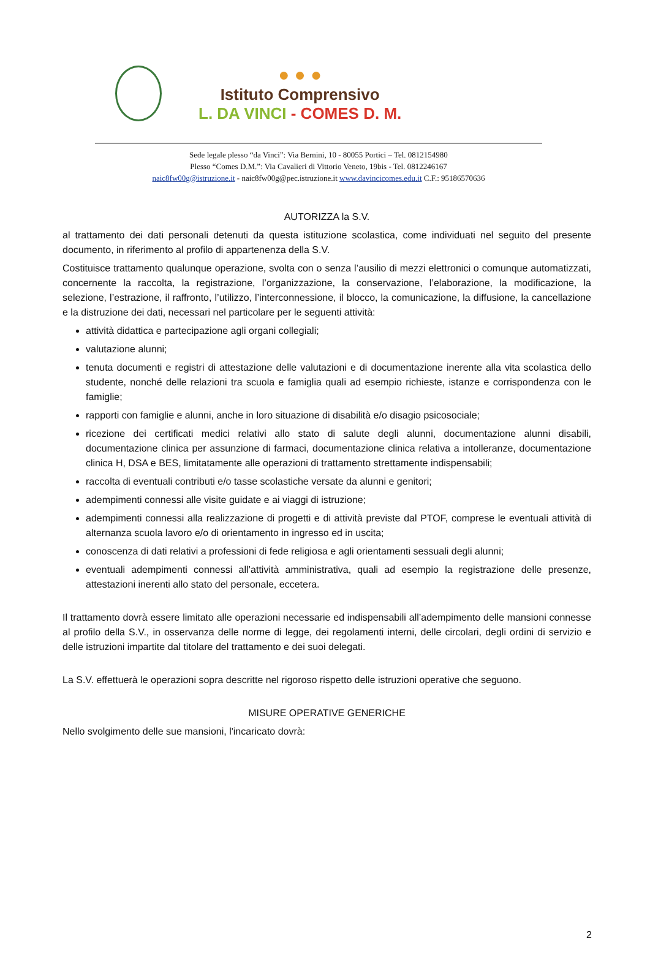● ● ●
Istituto Comprensivo
L. DA VINCI - COMES D. M.
Sede legale plesso “da Vinci”: Via Bernini, 10 - 80055 Portici – Tel. 0812154980
Plesso “Comes D.M.”: Via Cavalieri di Vittorio Veneto, 19bis - Tel. 0812246167
naic8fw00g@istruzione.it - naic8fw00g@pec.istruzione.it www.davincicomes.edu.it C.F.: 95186570636
AUTORIZZA la S.V.
al trattamento dei dati personali detenuti da questa istituzione scolastica, come individuati nel seguito del presente documento, in riferimento al profilo di appartenenza della S.V.
Costituisce trattamento qualunque operazione, svolta con o senza l’ausilio di mezzi elettronici o comunque automatizzati, concernente la raccolta, la registrazione, l’organizzazione, la conservazione, l’elaborazione, la modificazione, la selezione, l’estrazione, il raffronto, l’utilizzo, l’interconnessione, il blocco, la comunicazione, la diffusione, la cancellazione e la distruzione dei dati, necessari nel particolare per le seguenti attività:
attività didattica e partecipazione agli organi collegiali;
valutazione alunni;
tenuta documenti e registri di attestazione delle valutazioni e di documentazione inerente alla vita scolastica dello studente, nonché delle relazioni tra scuola e famiglia quali ad esempio richieste, istanze e corrispondenza con le famiglie;
rapporti con famiglie e alunni, anche in loro situazione di disabilità e/o disagio psicosociale;
ricezione dei certificati medici relativi allo stato di salute degli alunni, documentazione alunni disabili, documentazione clinica per assunzione di farmaci, documentazione clinica relativa a intolleranze, documentazione clinica H, DSA e BES, limitatamente alle operazioni di trattamento strettamente indispensabili;
raccolta di eventuali contributi e/o tasse scolastiche versate da alunni e genitori;
adempimenti connessi alle visite guidate e ai viaggi di istruzione;
adempimenti connessi alla realizzazione di progetti e di attività previste dal PTOF, comprese le eventuali attività di alternanza scuola lavoro e/o di orientamento in ingresso ed in uscita;
conoscenza di dati relativi a professioni di fede religiosa e agli orientamenti sessuali degli alunni;
eventuali adempimenti connessi all’attività amministrativa, quali ad esempio la registrazione delle presenze, attestazioni inerenti allo stato del personale, eccetera.
Il trattamento dovrà essere limitato alle operazioni necessarie ed indispensabili all’adempimento delle mansioni connesse al profilo della S.V., in osservanza delle norme di legge, dei regolamenti interni, delle circolari, degli ordini di servizio e delle istruzioni impartite dal titolare del trattamento e dei suoi delegati.
La S.V. effettuerà le operazioni sopra descritte nel rigoroso rispetto delle istruzioni operative che seguono.
MISURE OPERATIVE GENERICHE
Nello svolgimento delle sue mansioni, l'incaricato dovrà:
2